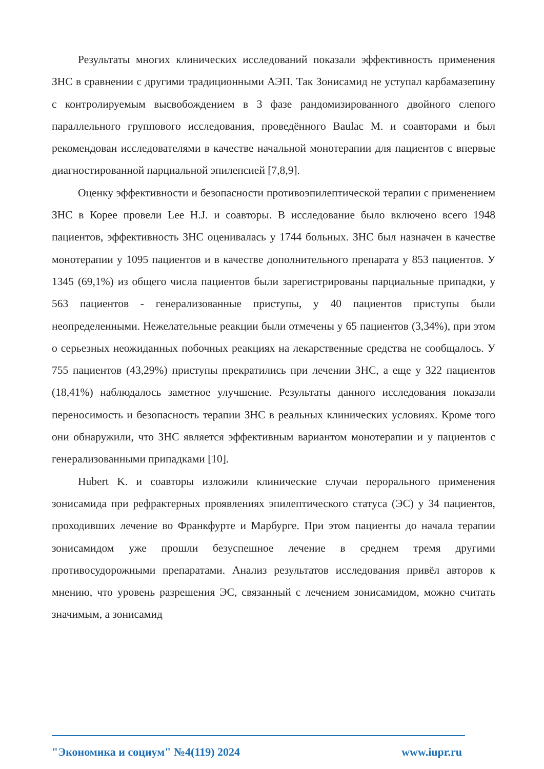Результаты многих клинических исследований показали эффективность применения ЗНС в сравнении с другими традиционными АЭП. Так Зонисамид не уступал карбамазепину с контролируемым высвобождением в 3 фазе рандомизированного двойного слепого параллельного группового исследования, проведённого Baulac M. и соавторами и был рекомендован исследователями в качестве начальной монотерапии для пациентов с впервые диагностированной парциальной эпилепсией [7,8,9].
Оценку эффективности и безопасности противоэпилептической терапии с применением ЗНС в Корее провели Lee H.J. и соавторы. В исследование было включено всего 1948 пациентов, эффективность ЗНС оценивалась у 1744 больных. ЗНС был назначен в качестве монотерапии у 1095 пациентов и в качестве дополнительного препарата у 853 пациентов. У 1345 (69,1%) из общего числа пациентов были зарегистрированы парциальные припадки, у 563 пациентов - генерализованные приступы, у 40 пациентов приступы были неопределенными. Нежелательные реакции были отмечены у 65 пациентов (3,34%), при этом о серьезных неожиданных побочных реакциях на лекарственные средства не сообщалось. У 755 пациентов (43,29%) приступы прекратились при лечении ЗНС, а еще у 322 пациентов (18,41%) наблюдалось заметное улучшение. Результаты данного исследования показали переносимость и безопасность терапии ЗНС в реальных клинических условиях. Кроме того они обнаружили, что ЗНС является эффективным вариантом монотерапии и у пациентов с генерализованными припадками [10].
Hubert K. и соавторы изложили клинические случаи перорального применения зонисамида при рефрактерных проявлениях эпилептического статуса (ЭС) у 34 пациентов, проходивших лечение во Франкфурте и Марбурге. При этом пациенты до начала терапии зонисамидом уже прошли безуспешное лечение в среднем тремя другими противосудорожными препаратами. Анализ результатов исследования привёл авторов к мнению, что уровень разрешения ЭС, связанный с лечением зонисамидом, можно считать значимым, а зонисамид
"Экономика и социум" №4(119) 2024 www.iupr.ru